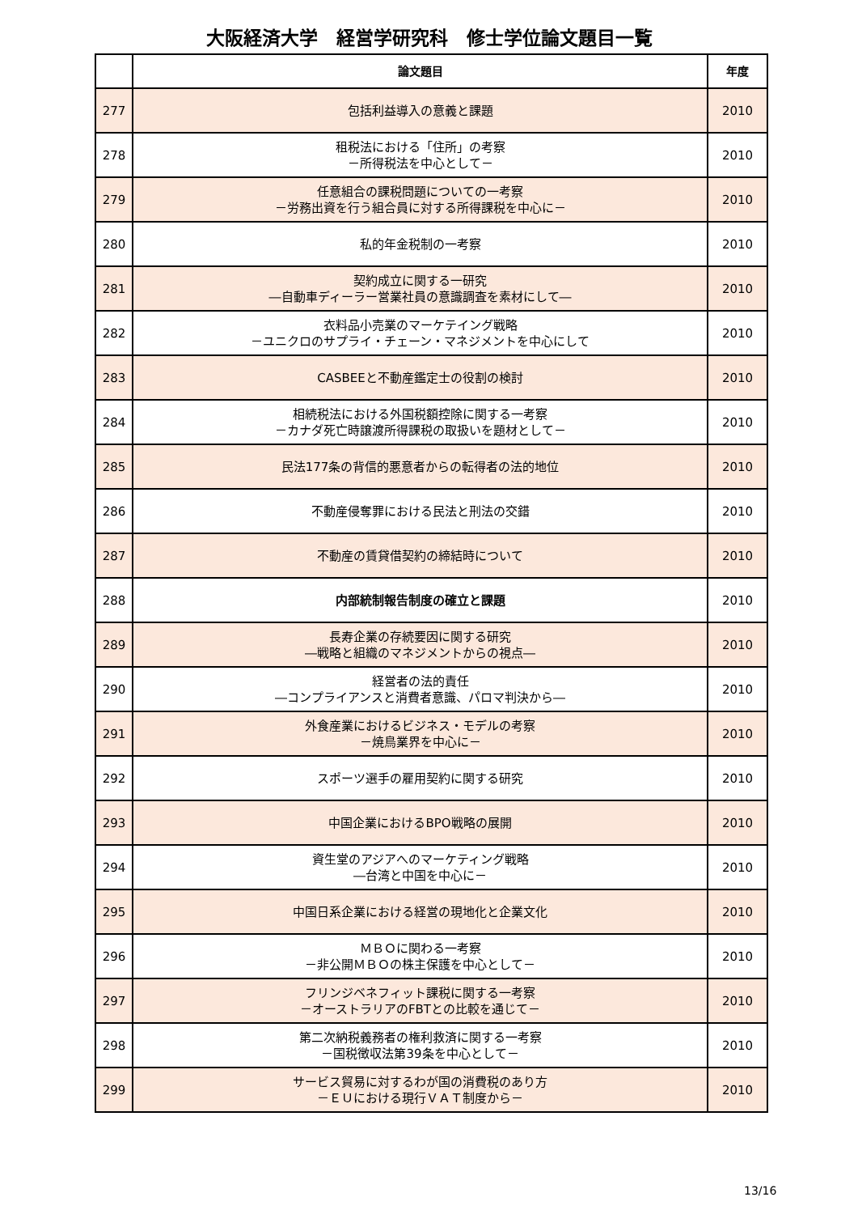大阪経済大学　経営学研究科　修士学位論文題目一覧
| | 論文題目 | 年度 |
| --- | --- | --- |
| 277 | 包括利益導入の意義と課題 | 2010 |
| 278 | 租税法における「住所」の考察 －所得税法を中心として－ | 2010 |
| 279 | 任意組合の課税問題についての一考察 －労務出資を行う組合員に対する所得課税を中心に－ | 2010 |
| 280 | 私的年金税制の一考察 | 2010 |
| 281 | 契約成立に関する一研究 ―自動車ディーラー営業社員の意識調査を素材にして― | 2010 |
| 282 | 衣料品小売業のマーケテイング戦略 －ユニクロのサプライ・チェーン・マネジメントを中心にして | 2010 |
| 283 | CASBEEと不動産鑑定士の役割の検討 | 2010 |
| 284 | 相続税法における外国税額控除に関する一考察 －カナダ死亡時譲渡所得課税の取扱いを題材として－ | 2010 |
| 285 | 民法177条の背信的悪意者からの転得者の法的地位 | 2010 |
| 286 | 不動産侵奪罪における民法と刑法の交錯 | 2010 |
| 287 | 不動産の賃貸借契約の締結時について | 2010 |
| 288 | 内部統制報告制度の確立と課題 | 2010 |
| 289 | 長寿企業の存続要因に関する研究 ―戦略と組織のマネジメントからの視点― | 2010 |
| 290 | 経営者の法的責任 ―コンプライアンスと消費者意識、パロマ判決から― | 2010 |
| 291 | 外食産業におけるビジネス・モデルの考察 －焼鳥業界を中心に－ | 2010 |
| 292 | スポーツ選手の雇用契約に関する研究 | 2010 |
| 293 | 中国企業におけるBPO戦略の展開 | 2010 |
| 294 | 資生堂のアジアへのマーケティング戦略 ―台湾と中国を中心に－ | 2010 |
| 295 | 中国日系企業における経営の現地化と企業文化 | 2010 |
| 296 | ＭＢＯに関わる一考察 －非公開ＭＢＯの株主保護を中心として－ | 2010 |
| 297 | フリンジベネフィット課税に関する一考察 －オーストラリアのFBTとの比較を通じて－ | 2010 |
| 298 | 第二次納税義務者の権利救済に関する一考察 －国税徴収法第39条を中心として－ | 2010 |
| 299 | サービス貿易に対するわが国の消費税のあり方 －ＥＵにおける現行ＶＡＴ制度から－ | 2010 |
13/16